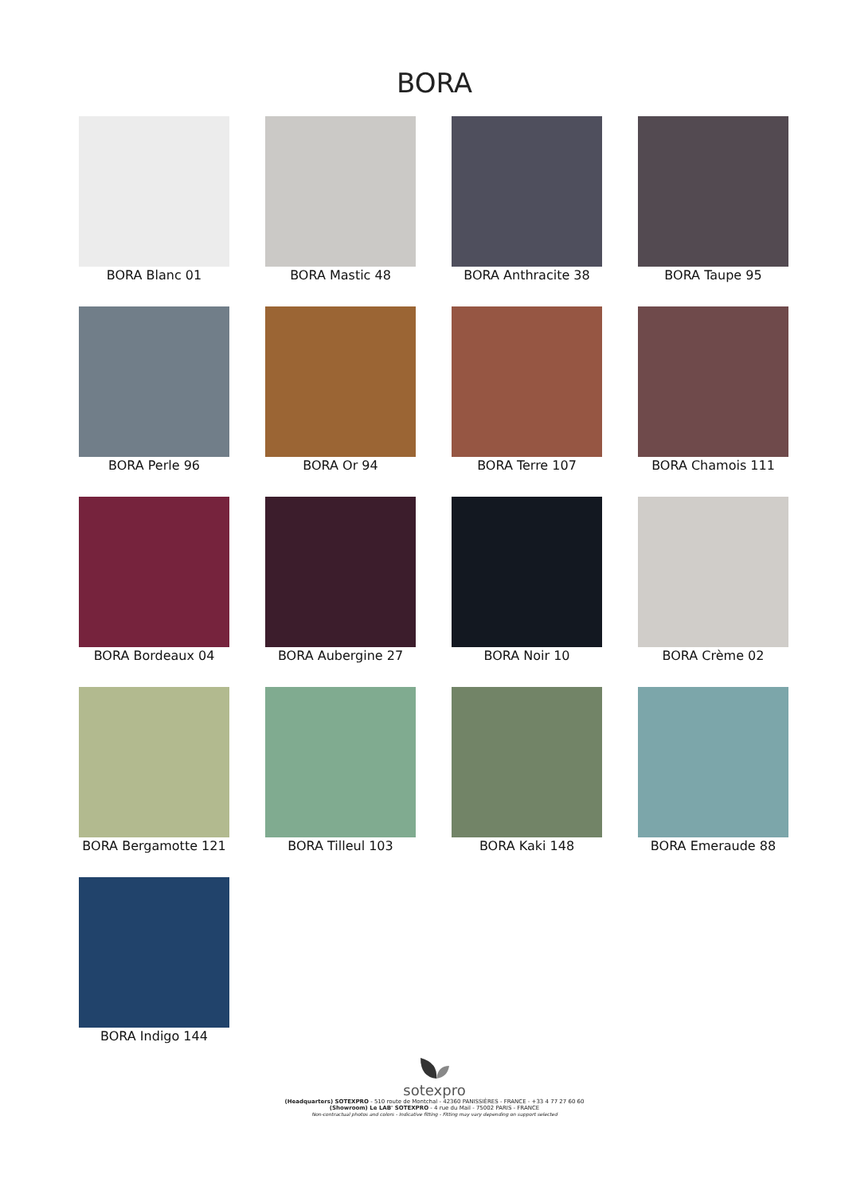BORA
BORA Blanc 01
BORA Mastic 48
BORA Anthracite 38
BORA Taupe 95
BORA Perle 96
BORA Or 94
BORA Terre 107
BORA Chamois 111
BORA Bordeaux 04
BORA Aubergine 27
BORA Noir 10
BORA Crème 02
BORA Bergamotte 121
BORA Tilleul 103
BORA Kaki 148
BORA Emeraude 88
BORA Indigo 144
sotexpro
(Headquarters) SOTEXPRO - 510 route de Montchal - 42360 PANISSIÈRES - FRANCE - +33 4 77 27 60 60
(Showroom) Le LAB' SOTEXPRO - 4 rue du Mail - 75002 PARIS - FRANCE
Non-contractual photos and colors - Indicative fitting - Fitting may vary depending on support selected